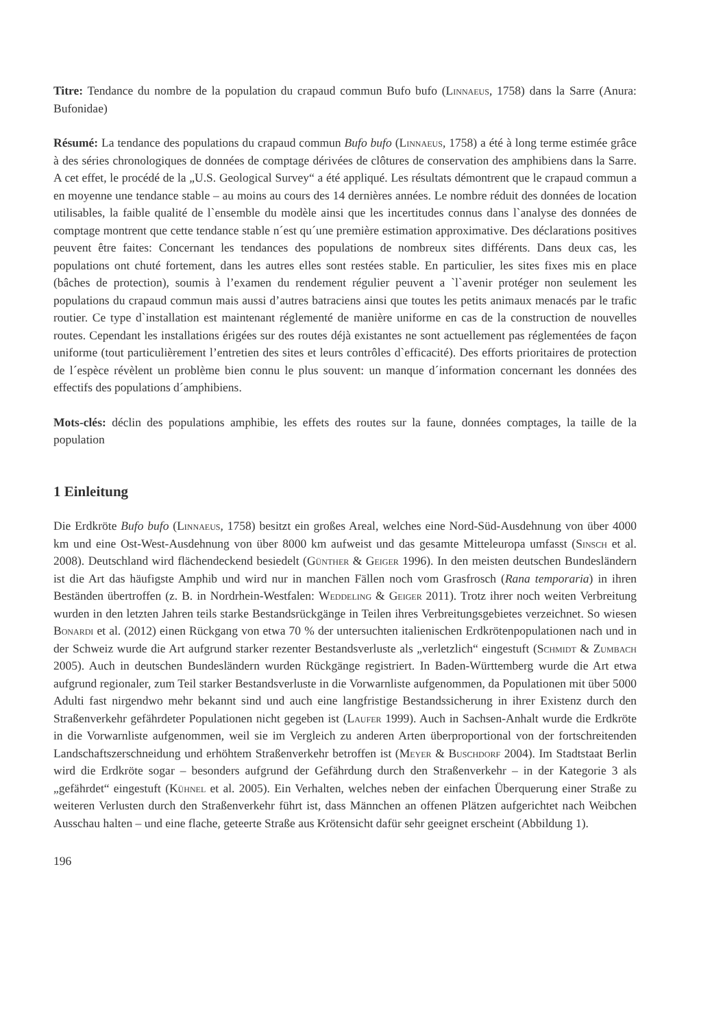Titre: Tendance du nombre de la population du crapaud commun Bufo bufo (Linnaeus, 1758) dans la Sarre (Anura: Bufonidae)
Résumé: La tendance des populations du crapaud commun Bufo bufo (Linnaeus, 1758) a été à long terme estimée grâce à des séries chronologiques de données de comptage dérivées de clôtures de conservation des amphibiens dans la Sarre. A cet effet, le procédé de la „U.S. Geological Survey“ a été appliqué. Les résultats démontrent que le crapaud commun a en moyenne une tendance stable – au moins au cours des 14 dernières années. Le nombre réduit des données de location utilisables, la faible qualité de l`ensemble du modèle ainsi que les incertitudes connus dans l`analyse des données de comptage montrent que cette tendance stable n´est qu´une première estimation approximative. Des déclarations positives peuvent être faites: Concernant les tendances des populations de nombreux sites différents. Dans deux cas, les populations ont chuté fortement, dans les autres elles sont restées stable. En particulier, les sites fixes mis en place (bâches de protection), soumis à l’examen du rendement régulier peuvent a `l`avenir protéger non seulement les populations du crapaud commun mais aussi d’autres batraciens ainsi que toutes les petits animaux menacés par le trafic routier. Ce type d`installation est maintenant réglementé de manière uniforme en cas de la construction de nouvelles routes. Cependant les installations érigées sur des routes déjà existantes ne sont actuellement pas réglementées de façon uniforme (tout particulièrement l’entretien des sites et leurs contrôles d`efficacité). Des efforts prioritaires de protection de l´espèce révèlent un problème bien connu le plus souvent: un manque d´information concernant les données des effectifs des populations d´amphibiens.
Mots-clés: déclin des populations amphibie, les effets des routes sur la faune, données comptages, la taille de la population
1 Einleitung
Die Erdkröte Bufo bufo (Linnaeus, 1758) besitzt ein großes Areal, welches eine Nord-Süd-Ausdehnung von über 4000 km und eine Ost-West-Ausdehnung von über 8000 km aufweist und das gesamte Mitteleuropa umfasst (Sinsch et al. 2008). Deutschland wird flächendeckend besiedelt (Günther & Geiger 1996). In den meisten deutschen Bundesländern ist die Art das häufigste Amphib und wird nur in manchen Fällen noch vom Grasfrosch (Rana temporaria) in ihren Beständen übertroffen (z. B. in Nordrhein-Westfalen: Weddeling & Geiger 2011). Trotz ihrer noch weiten Verbreitung wurden in den letzten Jahren teils starke Bestandsrückgänge in Teilen ihres Verbreitungsgebietes verzeichnet. So wiesen Bonardi et al. (2012) einen Rückgang von etwa 70 % der untersuchten italienischen Erdkrötenpopulationen nach und in der Schweiz wurde die Art aufgrund starker rezenter Bestandsverluste als „verletzlich“ eingestuft (Schmidt & Zumbach 2005). Auch in deutschen Bundesländern wurden Rückgänge registriert. In Baden-Württemberg wurde die Art etwa aufgrund regionaler, zum Teil starker Bestandsverluste in die Vorwarnliste aufgenommen, da Populationen mit über 5000 Adulti fast nirgendwo mehr bekannt sind und auch eine langfristige Bestandssicherung in ihrer Existenz durch den Straßenverkehr gefährdeter Populationen nicht gegeben ist (Laufer 1999). Auch in Sachsen-Anhalt wurde die Erdkröte in die Vorwarnliste aufgenommen, weil sie im Vergleich zu anderen Arten überproportional von der fortschreitenden Landschaftszerschneidung und erhöhtem Straßenverkehr betroffen ist (Meyer & Buschdorf 2004). Im Stadtstaat Berlin wird die Erdkröte sogar – besonders aufgrund der Gefährdung durch den Straßenverkehr – in der Kategorie 3 als „gefährdet“ eingestuft (Kühnel et al. 2005). Ein Verhalten, welches neben der einfachen Überquerung einer Straße zu weiteren Verlusten durch den Straßenverkehr führt ist, dass Männchen an offenen Plätzen aufgerichtet nach Weibchen Ausschau halten – und eine flache, geteerte Straße aus Krötensicht dafür sehr geeignet erscheint (Abbildung 1).
196